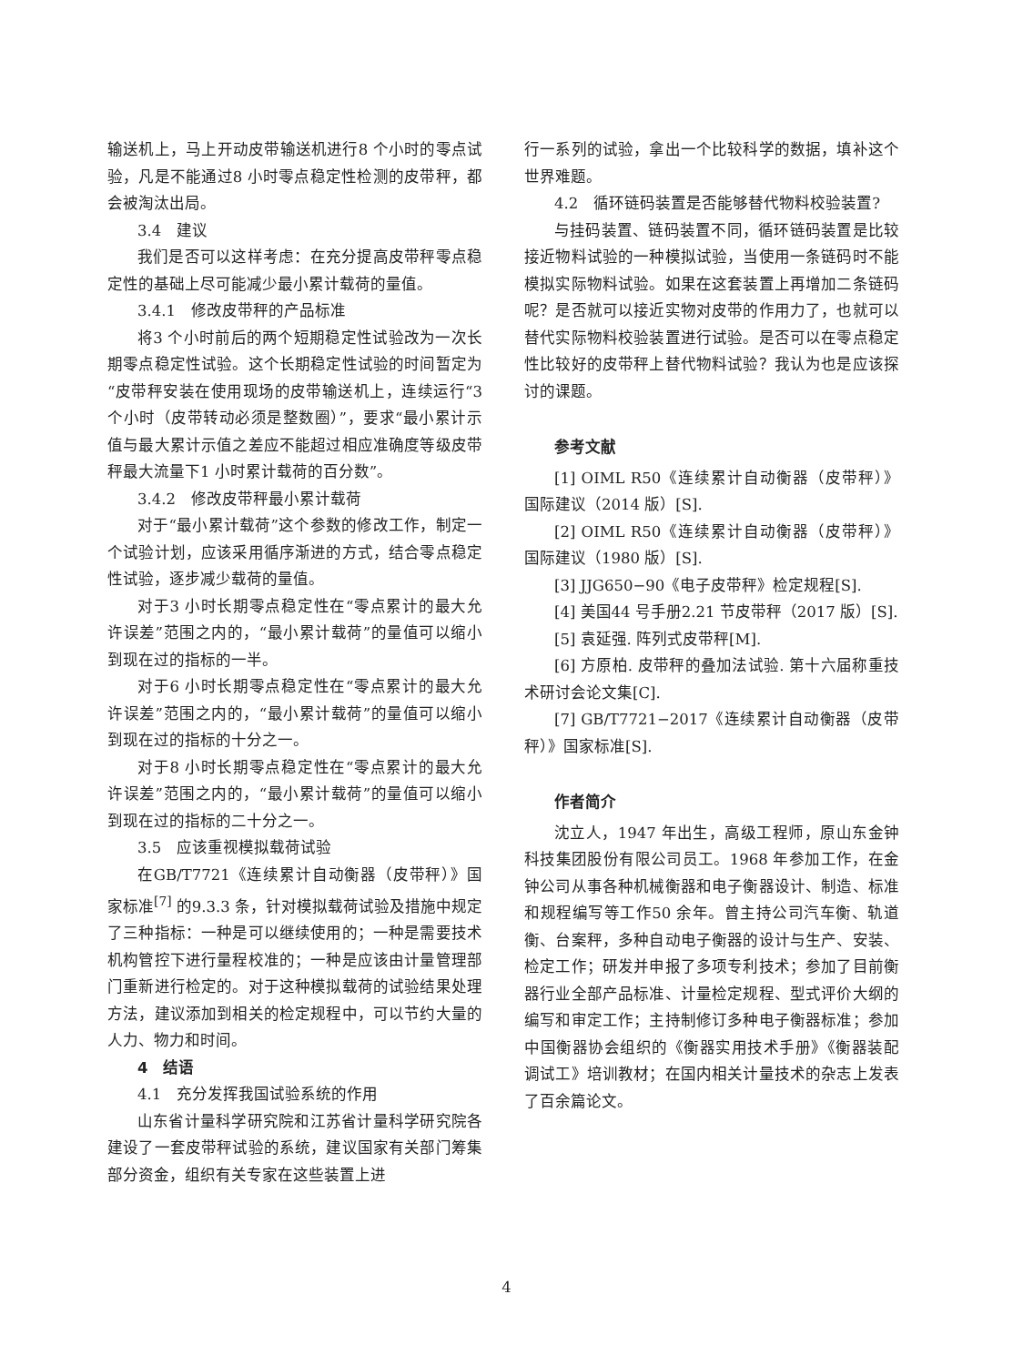输送机上，马上开动皮带输送机进行8 个小时的零点试验，凡是不能通过8 小时零点稳定性检测的皮带秤，都会被淘汰出局。
3.4　建议
我们是否可以这样考虑：在充分提高皮带秤零点稳定性的基础上尽可能减少最小累计载荷的量值。
3.4.1　修改皮带秤的产品标准
将3 个小时前后的两个短期稳定性试验改为一次长期零点稳定性试验。这个长期稳定性试验的时间暂定为“皮带秤安装在使用现场的皮带输送机上，连续运行“3 个小时（皮带转动必须是整数圈）”，要求“最小累计示值与最大累计示值之差应不能超过相应准确度等级皮带秤最大流量下1 小时累计载荷的百分数”。
3.4.2　修改皮带秤最小累计载荷
对于“最小累计载荷”这个参数的修改工作，制定一个试验计划，应该采用循序渐进的方式，结合零点稳定性试验，逐步减少载荷的量值。
对于3 小时长期零点稳定性在“零点累计的最大允许误差”范围之内的，“最小累计载荷”的量值可以缩小到现在过的指标的一半。
对于6 小时长期零点稳定性在“零点累计的最大允许误差”范围之内的，“最小累计载荷”的量值可以缩小到现在过的指标的十分之一。
对于8 小时长期零点稳定性在“零点累计的最大允许误差”范围之内的，“最小累计载荷”的量值可以缩小到现在过的指标的二十分之一。
3.5　应该重视模拟载荷试验
在GB/T7721《连续累计自动衡器（皮带秤）》国家标准<sup>[7]</sup> 的9.3.3 条，针对模拟载荷试验及措施中规定了三种指标：一种是可以继续使用的；一种是需要技术机构管控下进行量程校准的；一种是应该由计量管理部门重新进行检定的。对于这种模拟载荷的试验结果处理方法，建议添加到相关的检定规程中，可以节约大量的人力、物力和时间。
4　结语
4.1　充分发挥我国试验系统的作用
山东省计量科学研究院和江苏省计量科学研究院各建设了一套皮带秤试验的系统，建议国家有关部门筹集部分资金，组织有关专家在这些装置上进
行一系列的试验，拿出一个比较科学的数据，填补这个世界难题。
4.2　循环链码装置是否能够替代物料校验装置?
与挂码装置、链码装置不同，循环链码装置是比较接近物料试验的一种模拟试验，当使用一条链码时不能模拟实际物料试验。如果在这套装置上再增加二条链码呢？是否就可以接近实物对皮带的作用力了，也就可以替代实际物料校验装置进行试验。是否可以在零点稳定性比较好的皮带秤上替代物料试验？我认为也是应该探讨的课题。
参考文献
[1] OIML R50《连续累计自动衡器（皮带秤）》国际建议（2014 版）[S].
[2] OIML R50《连续累计自动衡器（皮带秤）》国际建议（1980 版）[S].
[3] JJG650−90《电子皮带秤》检定规程[S].
[4] 美国44 号手册2.21 节皮带秤（2017 版）[S].
[5] 袁延强. 阵列式皮带秤[M].
[6] 方原柏. 皮带秤的叠加法试验. 第十六届称重技术研讨会论文集[C].
[7] GB/T7721−2017《连续累计自动衡器（皮带秤）》国家标准[S].
作者简介
沈立人，1947 年出生，高级工程师，原山东金钟科技集团股份有限公司员工。1968 年参加工作，在金钟公司从事各种机械衡器和电子衡器设计、制造、标准和规程编写等工作50 余年。曾主持公司汽车衡、轨道衡、台案秤，多种自动电子衡器的设计与生产、安装、检定工作；研发并申报了多项专利技术；参加了目前衡器行业全部产品标准、计量检定规程、型式评价大纲的编写和审定工作；主持制修订多种电子衡器标准；参加中国衡器协会组织的《衡器实用技术手册》《衡器装配调试工》培训教材；在国内相关计量技术的杂志上发表了百余篇论文。
4